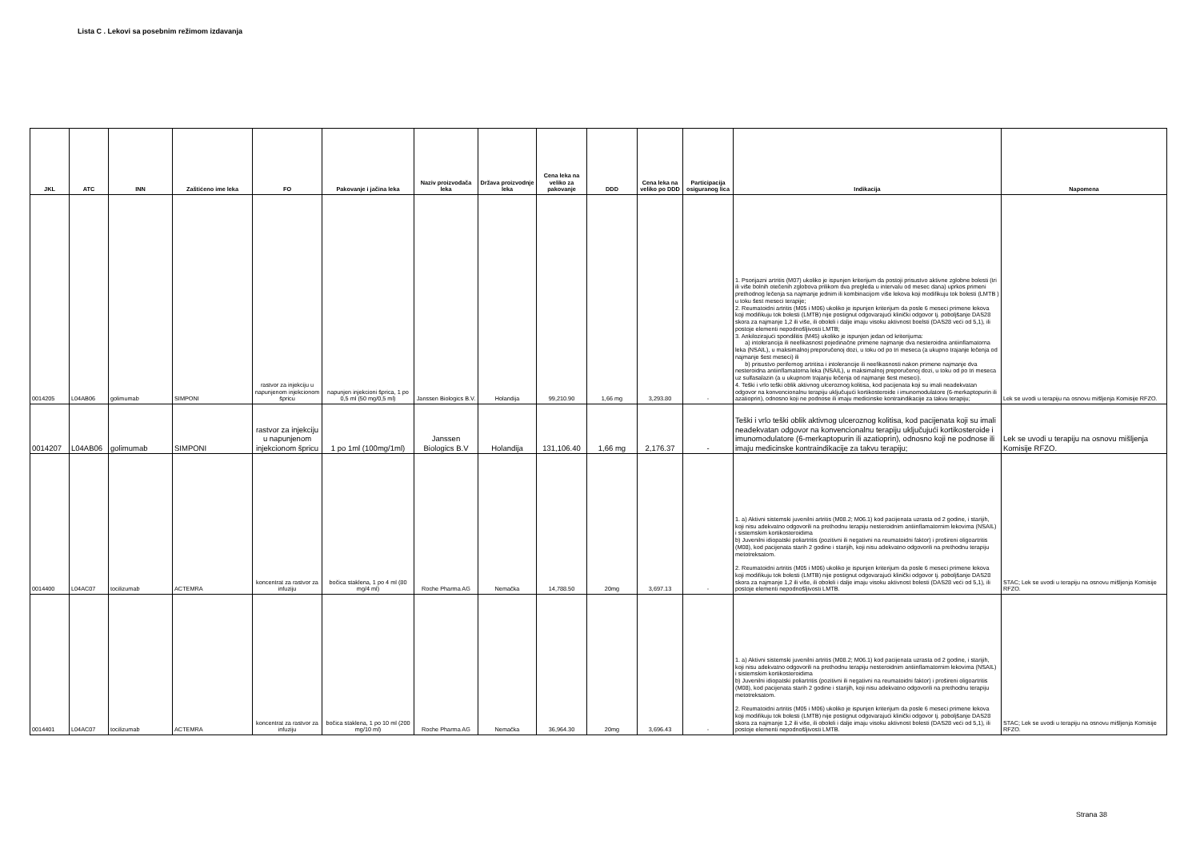Lista C . Lekovi sa posebnim režimom izdavanja
| JKL | ATC | INN | Zaštićeno ime leka | FO | Pakovanje i jačina leka | Naziv proizvođača leka | Država proizvodnje leka | Cena leka na veliko za pakovanje | DDD | Cena leka na veliko po DDD | Participacija osiguranog lica | Indikacija | Napomena |
| --- | --- | --- | --- | --- | --- | --- | --- | --- | --- | --- | --- | --- | --- |
| 0014205 | L04AB06 | golimumab | SIMPONI | rastvor za injekciju u napunjenom injekcionom špricu | napunjen injekcioni šprica, 1 po 0,5 ml (50 mg/0,5 ml) | Janssen Biologics B.V. | Holandija | 99,210.90 | 1,66 mg | 3,293.80 | - | 1. Psorijazni artritis (M07) ukoliko je ispunjen kriterijum da postoji prisustvo aktivne zglobne bolesti (tri ili više bolnih otečenih zglobova prilikom dva pregleda u intervalu od mesec dana) uprkos primeni prethodnog lečenja sa najmanje jednim ili kombinacijom više lekova koji modifikuju tok bolesti (LMTB ) u toku šest meseci terapije; 2. Reumatoidni artritis (M05 i M06) ukoliko je ispunjen kriterijum da posle 6 meseci primene lekova koji modifikuju tok bolesti (LMTB) nije postignut odgovarajući klinički odgovor tj. poboljšanje DAS28 skora za najmanje 1,2 ili više, ili oboleli i dalje imaju visoku aktivnost boelsti (DAS28 veći od 5,1), ili postoje elementi nepodnošljivosti LMTB; 3. Ankilozirajući spondilitis (M45) ukoliko je ispunjen jedan od kriterijuma: a) intolerancija ili neefikasnost pojedinačne primene najmanje dva nesteroidna antiinflamatorna leka (NSAIL), u maksimalnoj preporučenoj dozi, u toku od po tri meseca (a ukupno trajanje lečenja od najmanje šest meseci) ili b) prisustvo perifernog artritisa i intolerancije ili neefikasnosti nakon primene najmanje dva nesteroidna antiinflamatorna leka (NSAIL), u maksimalnoj preporučenoj dozi, u toku od po tri meseca uz sulfasalazin (a u ukupnom trajanju lečenja od najmanje šest meseci). 4. Teški i vrlo teški oblik aktivnog ulceroznog kolitisa, kod pacijenata koji su imali neadekvatan odgovor na konvencionalnu terapiju uključujući kortikosteroide i imunomodulatore (6-merkaptopurin ili azatioprin), odnosno koji ne podnose ili imaju medicinske kontraindikacije za takvu terapiju; | Lek se uvodi u terapiju na osnovu mišljenja Komisije RFZO. |
| 0014207 | L04AB06 | golimumab | SIMPONI | rastvor za injekciju u napunjenom injekcionom špricu | 1 po 1ml (100mg/1ml) | Janssen Biologics B.V | Holandija | 131,106.40 | 1,66 mg | 2,176.37 | - | Teški i vrlo teški oblik aktivnog ulceroznog kolitisa, kod pacijenata koji su imali neadekvatan odgovor na konvencionalnu terapiju uključujući kortikosteroide i imunomodulatore (6-merkaptopurin ili azatioprin), odnosno koji ne podnose ili imaju medicinske kontraindikacije za takvu terapiju; | Lek se uvodi u terapiju na osnovu mišljenja Komisije RFZO. |
| 0014400 | L04AC07 | tocilizumab | ACTEMRA | koncentrat za rastvor za infuziju | bočica staklena, 1 po 4 ml (80 mg/4 ml) | Roche Pharma AG | Nemačka | 14,788.50 | 20mg | 3,697.13 | - | 1. a) Aktivni sistemski juvenilni artritis (M08.2; M06.1) kod pacijenata uzrasta od 2 godine, i starijih, koji nisu adekvatno odgovorili na prethodnu terapiju nesteroidnim antiinflamatornim lekovima (NSAIL) i sistemskim kortikosteroidima b) Juvenilni idiopatski poliartritis (pozitivni ili negativni na reumatoidni faktor) i prošireni oligoartritis (M08), kod pacijenata starih 2 godine i starijih, koji nisu adekvatno odgovorili na prethodnu terapiju metotreksatom. 2. Reumatoidni artritis (M05 i M06) ukoliko je ispunjen kriterijum da posle 6 meseci primene lekova koji modifikuju tok bolesti (LMTB) nije postignut odgovarajući klinički odgovor tj. poboljšanje DAS28 skora za najmanje 1,2 ili više, ili oboleli i dalje imaju visoku aktivnost bolesti (DAS28 veći od 5,1), ili postoje elementi nepodnošljivosti LMTB. | STAC; Lek se uvodi u terapiju na osnovu mišljenja Komisije RFZO. |
| 0014401 | L04AC07 | tocilizumab | ACTEMRA | koncentrat za rastvor za infuziju | bočica staklena, 1 po 10 ml (200 mg/10 ml) | Roche Pharma AG | Nemačka | 36,964.30 | 20mg | 3,696.43 | - | 1. a) Aktivni sistemski juvenilni artritis (M08.2; M06.1) kod pacijenata uzrasta od 2 godine, i starijih, koji nisu adekvatno odgovorili na prethodnu terapiju nesteroidnim antiinflamatornim lekovima (NSAIL) i sistemskim kortikosteroidima b) Juvenilni idiopatski poliartritis (pozitivni ili negativni na reumatoidni faktor) i prošireni oligoartritis (M08), kod pacijenata starih 2 godine i starijih, koji nisu adekvatno odgovorili na prethodnu terapiju metotreksatom. 2. Reumatoidni artritis (M05 i M06) ukoliko je ispunjen kriterijum da posle 6 meseci primene lekova koji modifikuju tok bolesti (LMTB) nije postignut odgovarajući klinički odgovor tj. poboljšanje DAS28 skora za najmanje 1,2 ili više, ili oboleli i dalje imaju visoku aktivnost bolesti (DAS28 veći od 5,1), ili postoje elementi nepodnošljivosti LMTB. | STAC; Lek se uvodi u terapiju na osnovu mišljenja Komisije RFZO. |
Strana 38